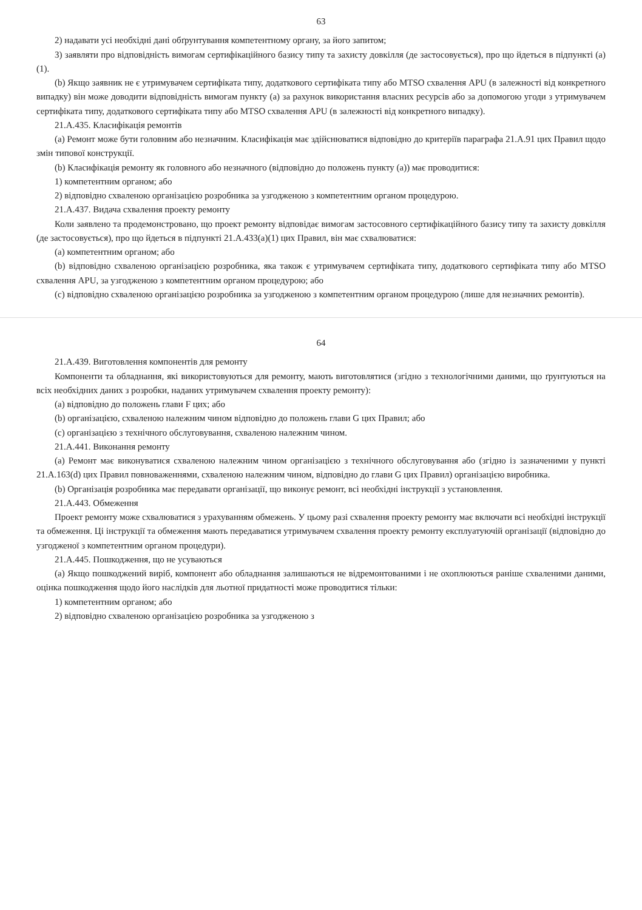63
2) надавати усі необхідні дані обґрунтування компетентному органу, за його запитом;
3) заявляти про відповідність вимогам сертифікаційного базису типу та захисту довкілля (де застосовується), про що йдеться в підпункті (a)(1).
(b) Якщо заявник не є утримувачем сертифіката типу, додаткового сертифіката типу або MTSO схвалення APU (в залежності від конкретного випадку) він може доводити відповідність вимогам пункту (a) за рахунок використання власних ресурсів або за допомогою угоди з утримувачем сертифіката типу, додаткового сертифіката типу або MTSO схвалення APU (в залежності від конкретного випадку).
21.A.435. Класифікація ремонтів
(a) Ремонт може бути головним або незначним. Класифікація має здійснюватися відповідно до критеріїв параграфа 21.A.91 цих Правил щодо змін типової конструкції.
(b) Класифікація ремонту як головного або незначного (відповідно до положень пункту (a)) має проводитися:
1) компетентним органом; або
2) відповідно схваленою організацією розробника за узгодженою з компетентним органом процедурою.
21.A.437. Видача схвалення проекту ремонту
Коли заявлено та продемонстровано, що проект ремонту відповідає вимогам застосовного сертифікаційного базису типу та захисту довкілля (де застосовується), про що йдеться в підпункті 21.A.433(a)(1) цих Правил, він має схвалюватися:
(a) компетентним органом; або
(b) відповідно схваленою організацією розробника, яка також є утримувачем сертифіката типу, додаткового сертифіката типу або MTSO схвалення APU, за узгодженою з компетентним органом процедурою; або
(c) відповідно схваленою організацією розробника за узгодженою з компетентним органом процедурою (лише для незначних ремонтів).
64
21.A.439. Виготовлення компонентів для ремонту
Компоненти та обладнання, які використовуються для ремонту, мають виготовлятися (згідно з технологічними даними, що ґрунтуються на всіх необхідних даних з розробки, наданих утримувачем схвалення проекту ремонту):
(a) відповідно до положень глави F цих; або
(b) організацією, схваленою належним чином відповідно до положень глави G цих Правил; або
(c) організацією з технічного обслуговування, схваленою належним чином.
21.A.441. Виконання ремонту
(a) Ремонт має виконуватися схваленою належним чином організацією з технічного обслуговування або (згідно із зазначеними у пункті 21.A.163(d) цих Правил повноваженнями, схваленою належним чином, відповідно до глави G цих Правил) організацією виробника.
(b) Організація розробника має передавати організації, що виконує ремонт, всі необхідні інструкції з установлення.
21.A.443. Обмеження
Проект ремонту може схвалюватися з урахуванням обмежень. У цьому разі схвалення проекту ремонту має включати всі необхідні інструкції та обмеження. Ці інструкції та обмеження мають передаватися утримувачем схвалення проекту ремонту експлуатуючій організації (відповідно до узгодженої з компетентним органом процедури).
21.A.445. Пошкодження, що не усуваються
(a) Якщо пошкоджений виріб, компонент або обладнання залишаються не відремонтованими і не охоплюються раніше схваленими даними, оцінка пошкодження щодо його наслідків для льотної придатності може проводитися тільки:
1) компетентним органом; або
2) відповідно схваленою організацією розробника за узгодженою з